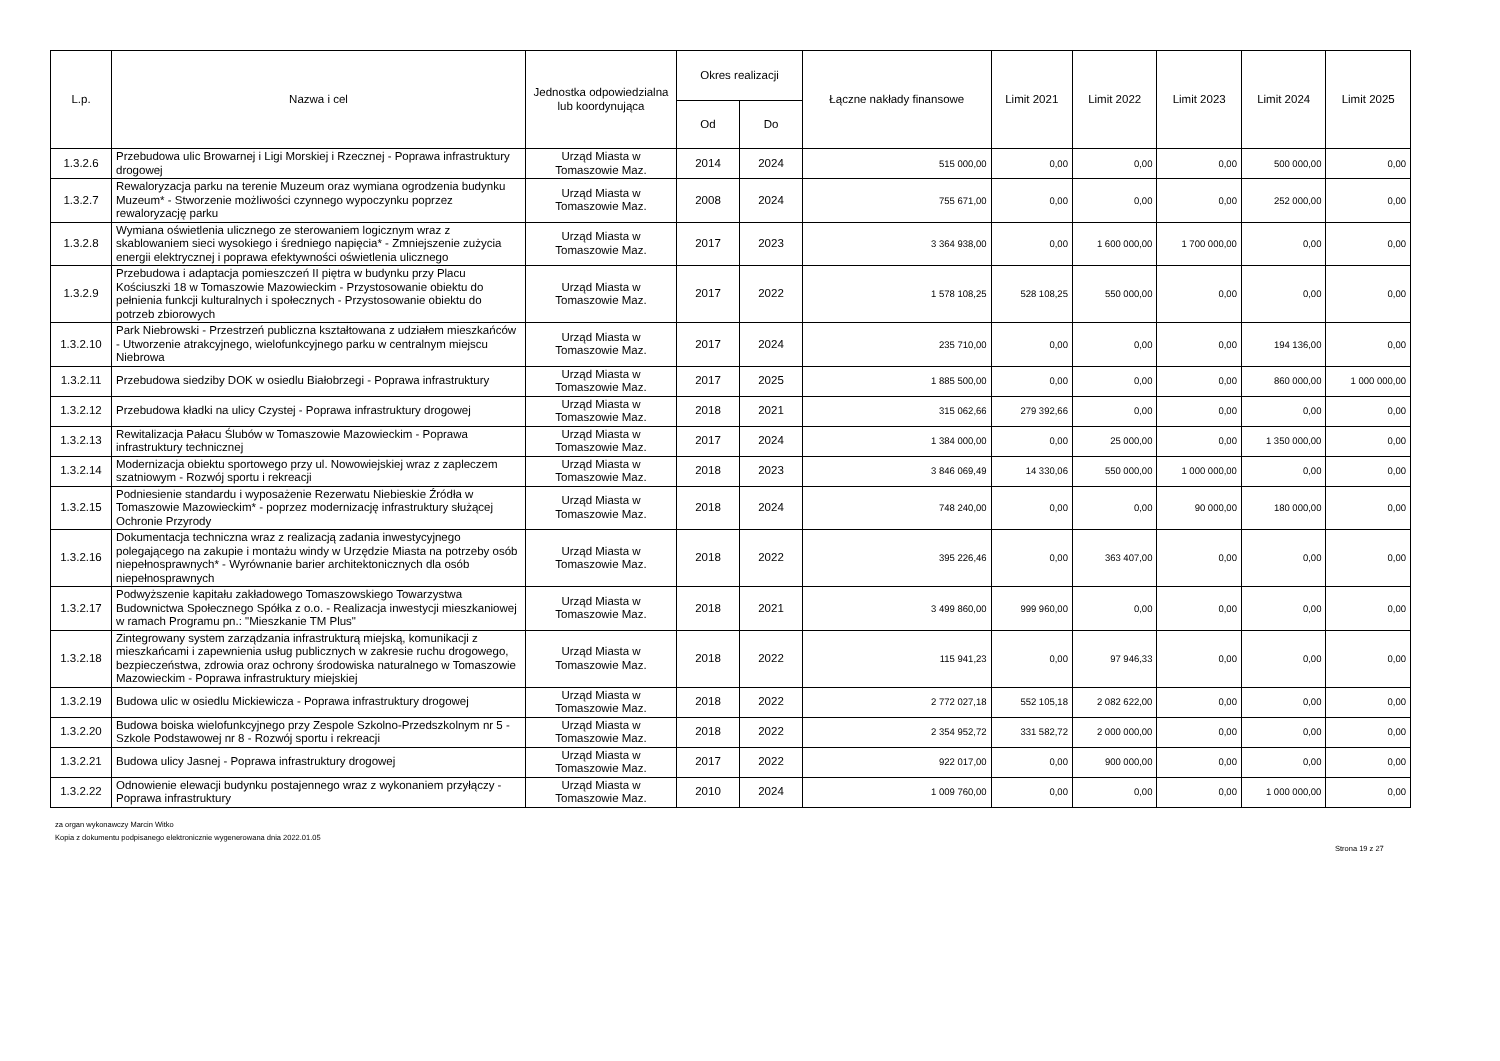| L.p. | Nazwa i cel | Jednostka odpowiedzialna lub koordynująca | Okres realizacji | | Łączne nakłady finansowe | Limit 2021 | Limit 2022 | Limit 2023 | Limit 2024 | Limit 2025 |
| --- | --- | --- | --- | --- | --- | --- | --- | --- | --- | --- |
| | | | Od | Do | | | | | | |
| 1.3.2.6 | Przebudowa ulic Browarnej i Ligi Morskiej i Rzecznej - Poprawa infrastruktury drogowej | Urząd Miasta w Tomaszowie Maz. | 2014 | 2024 | 515 000,00 | 0,00 | 0,00 | 0,00 | 500 000,00 | 0,00 |
| 1.3.2.7 | Rewaloryzacja parku na terenie Muzeum oraz wymiana ogrodzenia budynku Muzeum* - Stworzenie możliwości czynnego wypoczynku poprzez rewaloryzację parku | Urząd Miasta w Tomaszowie Maz. | 2008 | 2024 | 755 671,00 | 0,00 | 0,00 | 0,00 | 252 000,00 | 0,00 |
| 1.3.2.8 | Wymiana oświetlenia ulicznego ze sterowaniem logicznym wraz z skablowaniem sieci wysokiego i średniego napięcia* - Zmniejszenie zużycia energii elektrycznej i poprawa efektywności oświetlenia ulicznego | Urząd Miasta w Tomaszowie Maz. | 2017 | 2023 | 3 364 938,00 | 0,00 | 1 600 000,00 | 1 700 000,00 | 0,00 | 0,00 |
| 1.3.2.9 | Przebudowa i adaptacja pomieszczeń II piętra w budynku przy Placu Kościuszki 18 w Tomaszowie Mazowieckim - Przystosowanie obiektu do pełnienia funkcji kulturalnych i społecznych - Przystosowanie obiektu do potrzeb zbiorowych | Urząd Miasta w Tomaszowie Maz. | 2017 | 2022 | 1 578 108,25 | 528 108,25 | 550 000,00 | 0,00 | 0,00 | 0,00 |
| 1.3.2.10 | Park Niebrowski - Przestrzeń publiczna kształtowana z udziałem mieszkańców - Utworzenie atrakcyjnego, wielofunkcyjnego parku w centralnym miejscu Niebrowa | Urząd Miasta w Tomaszowie Maz. | 2017 | 2024 | 235 710,00 | 0,00 | 0,00 | 0,00 | 194 136,00 | 0,00 |
| 1.3.2.11 | Przebudowa siedziby DOK w osiedlu Białobrzegi - Poprawa infrastruktury | Urząd Miasta w Tomaszowie Maz. | 2017 | 2025 | 1 885 500,00 | 0,00 | 0,00 | 0,00 | 860 000,00 | 1 000 000,00 |
| 1.3.2.12 | Przebudowa kładki na ulicy Czystej - Poprawa infrastruktury drogowej | Urząd Miasta w Tomaszowie Maz. | 2018 | 2021 | 315 062,66 | 279 392,66 | 0,00 | 0,00 | 0,00 | 0,00 |
| 1.3.2.13 | Rewitalizacja Pałacu Ślubów w Tomaszowie Mazowieckim - Poprawa infrastruktury technicznej | Urząd Miasta w Tomaszowie Maz. | 2017 | 2024 | 1 384 000,00 | 0,00 | 25 000,00 | 0,00 | 1 350 000,00 | 0,00 |
| 1.3.2.14 | Modernizacja obiektu sportowego przy ul. Nowowiejskiej wraz z zapleczem szatniowym - Rozwój sportu i rekreacji | Urząd Miasta w Tomaszowie Maz. | 2018 | 2023 | 3 846 069,49 | 14 330,06 | 550 000,00 | 1 000 000,00 | 0,00 | 0,00 |
| 1.3.2.15 | Podniesienie standardu i wyposażenie Rezerwatu Niebieskie Źródła w Tomaszowie Mazowieckim* - poprzez modernizację infrastruktury służącej Ochronie Przyrody | Urząd Miasta w Tomaszowie Maz. | 2018 | 2024 | 748 240,00 | 0,00 | 0,00 | 90 000,00 | 180 000,00 | 0,00 |
| 1.3.2.16 | Dokumentacja techniczna wraz z realizacją zadania inwestycyjnego polegającego na zakupie i montażu windy w Urzędzie Miasta na potrzeby osób niepełnosprawnych* - Wyrównanie barier architektonicznych dla osób niepełnosprawnych | Urząd Miasta w Tomaszowie Maz. | 2018 | 2022 | 395 226,46 | 0,00 | 363 407,00 | 0,00 | 0,00 | 0,00 |
| 1.3.2.17 | Podwyższenie kapitału zakładowego Tomaszowskiego Towarzystwa Budownictwa Społecznego Spółka z o.o. - Realizacja inwestycji mieszkaniowej w ramach Programu pn.: "Mieszkanie TM Plus" | Urząd Miasta w Tomaszowie Maz. | 2018 | 2021 | 3 499 860,00 | 999 960,00 | 0,00 | 0,00 | 0,00 | 0,00 |
| 1.3.2.18 | Zintegrowany system zarządzania infrastrukturą miejską, komunikacji z mieszkańcami i zapewnienia usług publicznych w zakresie ruchu drogowego, bezpieczeństwa, zdrowia oraz ochrony środowiska naturalnego w Tomaszowie Mazowieckim - Poprawa infrastruktury miejskiej | Urząd Miasta w Tomaszowie Maz. | 2018 | 2022 | 115 941,23 | 0,00 | 97 946,33 | 0,00 | 0,00 | 0,00 |
| 1.3.2.19 | Budowa ulic w osiedlu Mickiewicza - Poprawa infrastruktury drogowej | Urząd Miasta w Tomaszowie Maz. | 2018 | 2022 | 2 772 027,18 | 552 105,18 | 2 082 622,00 | 0,00 | 0,00 | 0,00 |
| 1.3.2.20 | Budowa boiska wielofunkcyjnego przy Zespole Szkolno-Przedszkolnym nr 5 -Szkole Podstawowej nr 8 - Rozwój sportu i rekreacji | Urząd Miasta w Tomaszowie Maz. | 2018 | 2022 | 2 354 952,72 | 331 582,72 | 2 000 000,00 | 0,00 | 0,00 | 0,00 |
| 1.3.2.21 | Budowa ulicy Jasnej - Poprawa infrastruktury drogowej | Urząd Miasta w Tomaszowie Maz. | 2017 | 2022 | 922 017,00 | 0,00 | 900 000,00 | 0,00 | 0,00 | 0,00 |
| 1.3.2.22 | Odnowienie elewacji budynku postajennego wraz z wykonaniem przyłączy - Poprawa infrastruktury | Urząd Miasta w Tomaszowie Maz. | 2010 | 2024 | 1 009 760,00 | 0,00 | 0,00 | 0,00 | 1 000 000,00 | 0,00 |
za organ wykonawczy Marcin Witko
Kopia z dokumentu podpisanego elektronicznie wygenerowana dnia 2022.01.05
Strona 19 z 27